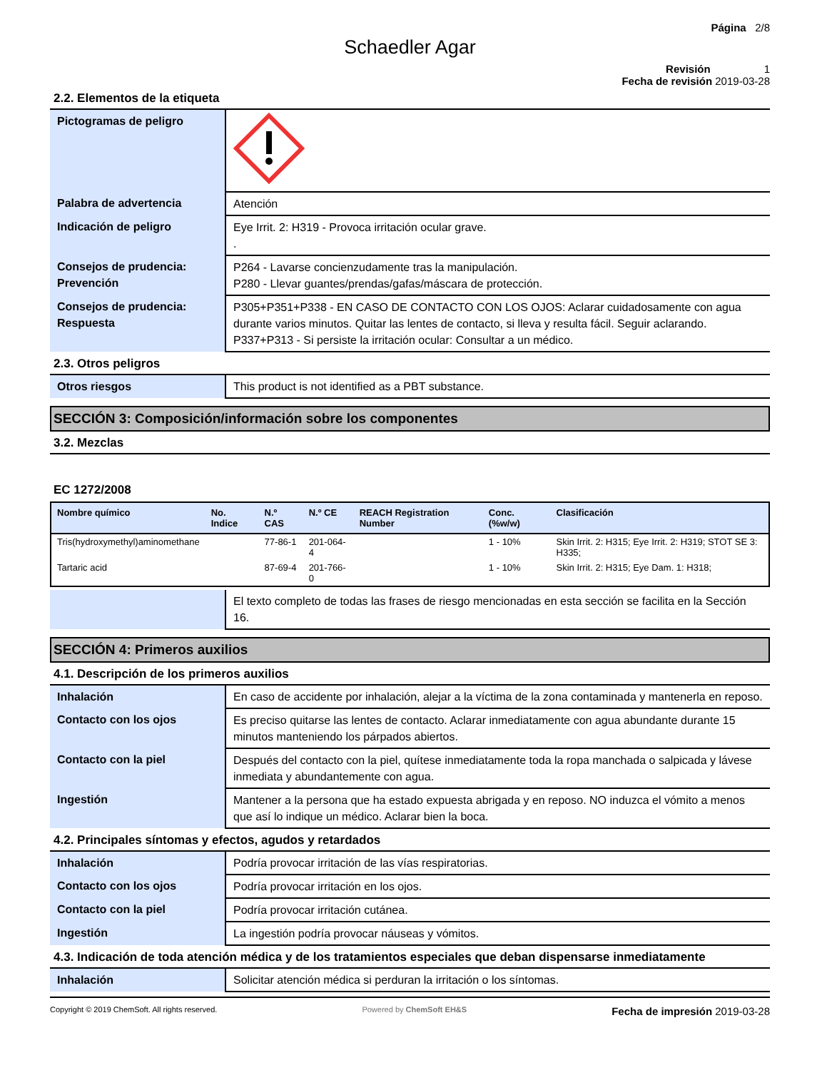Página 2/8
Schaedler Agar
Revisión 1
Fecha de revisión 2019-03-28
2.2. Elementos de la etiqueta
| Pictogramas de peligro | |
| Palabra de advertencia | Atención |
| Indicación de peligro | Eye Irrit. 2: H319 - Provoca irritación ocular grave. . |
| Consejos de prudencia: Prevención | P264 - Lavarse concienzudamente tras la manipulación. P280 - Llevar guantes/prendas/gafas/máscara de protección. |
| Consejos de prudencia: Respuesta | P305+P351+P338 - EN CASO DE CONTACTO CON LOS OJOS: Aclarar cuidadosamente con agua durante varios minutos. Quitar las lentes de contacto, si lleva y resulta fácil. Seguir aclarando. P337+P313 - Si persiste la irritación ocular: Consultar a un médico. |
2.3. Otros peligros
| Otros riesgos | This product is not identified as a PBT substance. |
SECCIÓN 3: Composición/información sobre los componentes
3.2. Mezclas
EC 1272/2008
| Nombre químico | No. Indice | N.º CAS | N.º CE | REACH Registration Number | Conc. (%w/w) | Clasificación |
| --- | --- | --- | --- | --- | --- | --- |
| Tris(hydroxymethyl)aminomethane | | 77-86-1 | 201-064-4 | | 1 - 10% | Skin Irrit. 2: H315; Eye Irrit. 2: H319; STOT SE 3: H335; |
| Tartaric acid | | 87-69-4 | 201-766-0 | | 1 - 10% | Skin Irrit. 2: H315; Eye Dam. 1: H318; |
| | El texto completo de todas las frases de riesgo mencionadas en esta sección se facilita en la Sección 16. |
SECCIÓN 4: Primeros auxilios
4.1. Descripción de los primeros auxilios
| Inhalación | En caso de accidente por inhalación, alejar a la víctima de la zona contaminada y mantenerla en reposo. |
| Contacto con los ojos | Es preciso quitarse las lentes de contacto. Aclarar inmediatamente con agua abundante durante 15 minutos manteniendo los párpados abiertos. |
| Contacto con la piel | Después del contacto con la piel, quítese inmediatamente toda la ropa manchada o salpicada y lávese inmediata y abundantemente con agua. |
| Ingestión | Mantener a la persona que ha estado expuesta abrigada y en reposo. NO induzca el vómito a menos que así lo indique un médico. Aclarar bien la boca. |
4.2. Principales síntomas y efectos, agudos y retardados
| Inhalación | Podría provocar irritación de las vías respiratorias. |
| Contacto con los ojos | Podría provocar irritación en los ojos. |
| Contacto con la piel | Podría provocar irritación cutánea. |
| Ingestión | La ingestión podría provocar náuseas y vómitos. |
4.3. Indicación de toda atención médica y de los tratamientos especiales que deban dispensarse inmediatamente
| Inhalación | Solicitar atención médica si perduran la irritación o los síntomas. |
Copyright © 2019 ChemSoft. All rights reserved. Powered by ChemSoft EH&S Fecha de impresión 2019-03-28